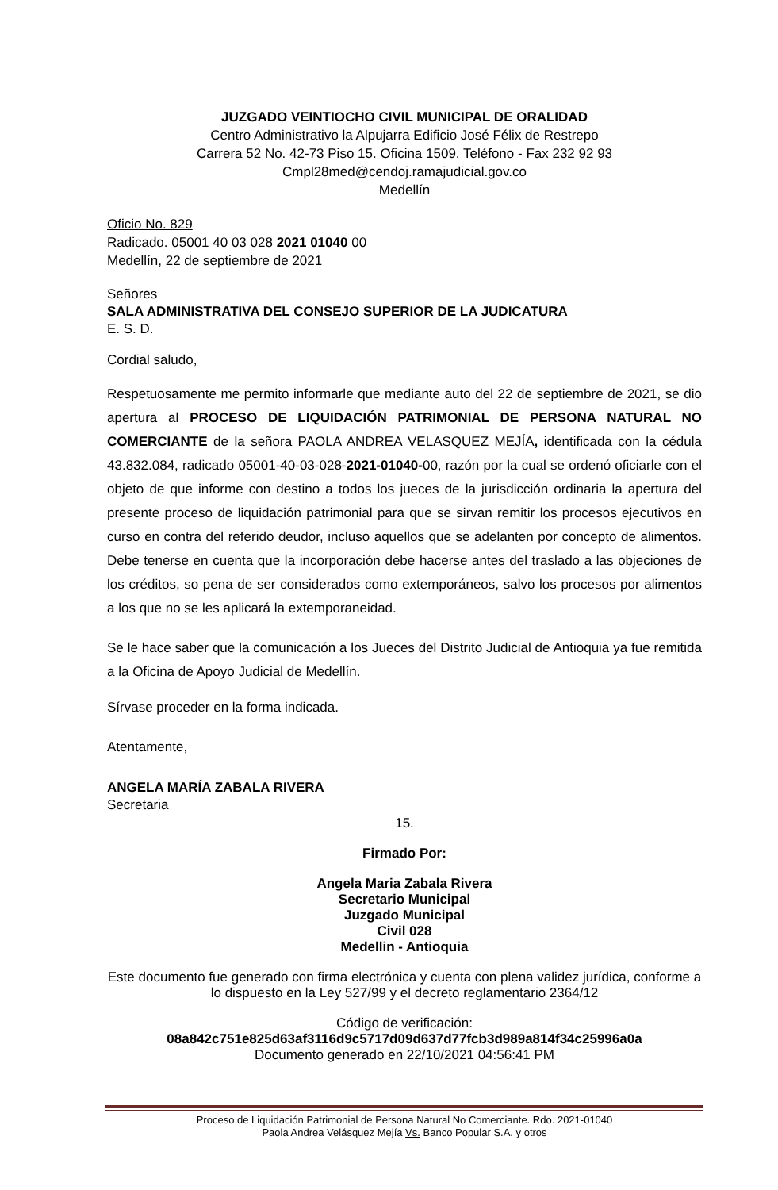JUZGADO VEINTIOCHO CIVIL MUNICIPAL DE ORALIDAD
Centro Administrativo la Alpujarra Edificio José Félix de Restrepo
Carrera 52 No. 42-73 Piso 15. Oficina 1509. Teléfono - Fax 232 92 93
Cmpl28med@cendoj.ramajudicial.gov.co
Medellín
Oficio No. 829
Radicado. 05001 40 03 028 2021 01040 00
Medellín, 22 de septiembre de 2021
Señores
SALA ADMINISTRATIVA DEL CONSEJO SUPERIOR DE LA JUDICATURA
E. S. D.
Cordial saludo,
Respetuosamente me permito informarle que mediante auto del 22 de septiembre de 2021, se dio apertura al PROCESO DE LIQUIDACIÓN PATRIMONIAL DE PERSONA NATURAL NO COMERCIANTE de la señora PAOLA ANDREA VELASQUEZ MEJÍA, identificada con la cédula 43.832.084, radicado 05001-40-03-028-2021-01040-00, razón por la cual se ordenó oficiarle con el objeto de que informe con destino a todos los jueces de la jurisdicción ordinaria la apertura del presente proceso de liquidación patrimonial para que se sirvan remitir los procesos ejecutivos en curso en contra del referido deudor, incluso aquellos que se adelanten por concepto de alimentos. Debe tenerse en cuenta que la incorporación debe hacerse antes del traslado a las objeciones de los créditos, so pena de ser considerados como extemporáneos, salvo los procesos por alimentos a los que no se les aplicará la extemporaneidad.
Se le hace saber que la comunicación a los Jueces del Distrito Judicial de Antioquia ya fue remitida a la Oficina de Apoyo Judicial de Medellín.
Sírvase proceder en la forma indicada.
Atentamente,
ANGELA MARÍA ZABALA RIVERA
Secretaria
15.
Firmado Por:
Angela Maria Zabala Rivera
Secretario Municipal
Juzgado Municipal
Civil 028
Medellin - Antioquia
Este documento fue generado con firma electrónica y cuenta con plena validez jurídica, conforme a lo dispuesto en la Ley 527/99 y el decreto reglamentario 2364/12
Código de verificación:
08a842c751e825d63af3116d9c5717d09d637d77fcb3d989a814f34c25996a0a
Documento generado en 22/10/2021 04:56:41 PM
Proceso de Liquidación Patrimonial de Persona Natural No Comerciante. Rdo. 2021-01040
Paola Andrea Velásquez Mejía Vs. Banco Popular S.A. y otros